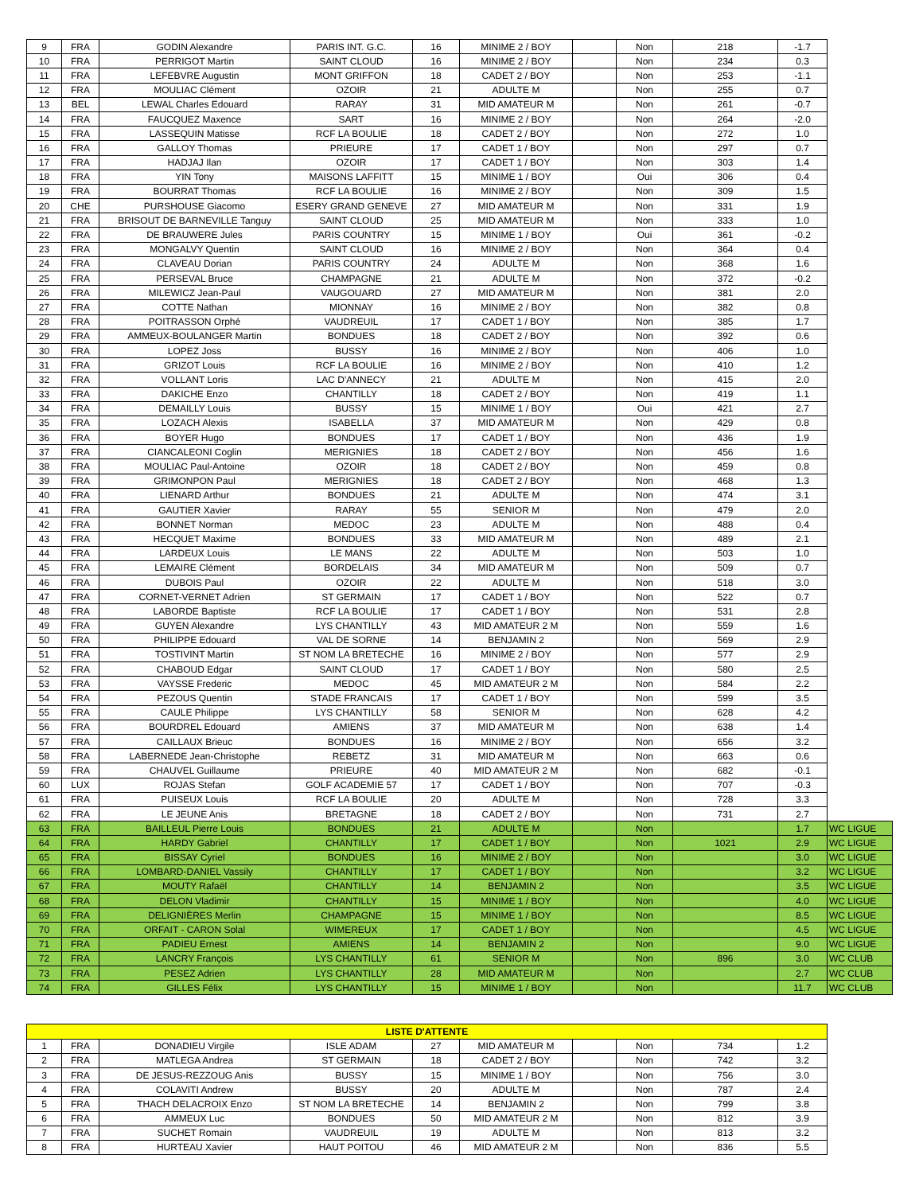| 9 | FRA | GODIN Alexandre | PARIS INT. G.C. | 16 | MINIME 2 / BOY | | Non | 218 | -1.7 | |
| 10 | FRA | PERRIGOT Martin | SAINT CLOUD | 16 | MINIME 2 / BOY | | Non | 234 | 0.3 | |
| 11 | FRA | LEFEBVRE Augustin | MONT GRIFFON | 18 | CADET 2 / BOY | | Non | 253 | -1.1 | |
| 12 | FRA | MOULIAC Clément | OZOIR | 21 | ADULTE M | | Non | 255 | 0.7 | |
| 13 | BEL | LEWAL Charles Edouard | RARAY | 31 | MID AMATEUR M | | Non | 261 | -0.7 | |
| 14 | FRA | FAUCQUEZ Maxence | SART | 16 | MINIME 2 / BOY | | Non | 264 | -2.0 | |
| 15 | FRA | LASSEQUIN Matisse | RCF LA BOULIE | 18 | CADET 2 / BOY | | Non | 272 | 1.0 | |
| 16 | FRA | GALLOY Thomas | PRIEURE | 17 | CADET 1 / BOY | | Non | 297 | 0.7 | |
| 17 | FRA | HADJAJ Ilan | OZOIR | 17 | CADET 1 / BOY | | Non | 303 | 1.4 | |
| 18 | FRA | YIN Tony | MAISONS LAFFITT | 15 | MINIME 1 / BOY | | Oui | 306 | 0.4 | |
| 19 | FRA | BOURRAT Thomas | RCF LA BOULIE | 16 | MINIME 2 / BOY | | Non | 309 | 1.5 | |
| 20 | CHE | PURSHOUSE Giacomo | ESERY GRAND GENEVE | 27 | MID AMATEUR M | | Non | 331 | 1.9 | |
| 21 | FRA | BRISOUT DE BARNEVILLE Tanguy | SAINT CLOUD | 25 | MID AMATEUR M | | Non | 333 | 1.0 | |
| 22 | FRA | DE BRAUWERE Jules | PARIS COUNTRY | 15 | MINIME 1 / BOY | | Oui | 361 | -0.2 | |
| 23 | FRA | MONGALVY Quentin | SAINT CLOUD | 16 | MINIME 2 / BOY | | Non | 364 | 0.4 | |
| 24 | FRA | CLAVEAU Dorian | PARIS COUNTRY | 24 | ADULTE M | | Non | 368 | 1.6 | |
| 25 | FRA | PERSEVAL Bruce | CHAMPAGNE | 21 | ADULTE M | | Non | 372 | -0.2 | |
| 26 | FRA | MILEWICZ Jean-Paul | VAUGOUARD | 27 | MID AMATEUR M | | Non | 381 | 2.0 | |
| 27 | FRA | COTTE Nathan | MIONNAY | 16 | MINIME 2 / BOY | | Non | 382 | 0.8 | |
| 28 | FRA | POITRASSON Orphé | VAUDREUIL | 17 | CADET 1 / BOY | | Non | 385 | 1.7 | |
| 29 | FRA | AMMEUX-BOULANGER Martin | BONDUES | 18 | CADET 2 / BOY | | Non | 392 | 0.6 | |
| 30 | FRA | LOPEZ Joss | BUSSY | 16 | MINIME 2 / BOY | | Non | 406 | 1.0 | |
| 31 | FRA | GRIZOT Louis | RCF LA BOULIE | 16 | MINIME 2 / BOY | | Non | 410 | 1.2 | |
| 32 | FRA | VOLLANT Loris | LAC D'ANNECY | 21 | ADULTE M | | Non | 415 | 2.0 | |
| 33 | FRA | DAKICHE Enzo | CHANTILLY | 18 | CADET 2 / BOY | | Non | 419 | 1.1 | |
| 34 | FRA | DEMAILLY Louis | BUSSY | 15 | MINIME 1 / BOY | | Oui | 421 | 2.7 | |
| 35 | FRA | LOZACH Alexis | ISABELLA | 37 | MID AMATEUR M | | Non | 429 | 0.8 | |
| 36 | FRA | BOYER Hugo | BONDUES | 17 | CADET 1 / BOY | | Non | 436 | 1.9 | |
| 37 | FRA | CIANCALEONI Coglin | MERIGNIES | 18 | CADET 2 / BOY | | Non | 456 | 1.6 | |
| 38 | FRA | MOULIAC Paul-Antoine | OZOIR | 18 | CADET 2 / BOY | | Non | 459 | 0.8 | |
| 39 | FRA | GRIMONPON Paul | MERIGNIES | 18 | CADET 2 / BOY | | Non | 468 | 1.3 | |
| 40 | FRA | LIENARD Arthur | BONDUES | 21 | ADULTE M | | Non | 474 | 3.1 | |
| 41 | FRA | GAUTIER Xavier | RARAY | 55 | SENIOR M | | Non | 479 | 2.0 | |
| 42 | FRA | BONNET Norman | MEDOC | 23 | ADULTE M | | Non | 488 | 0.4 | |
| 43 | FRA | HECQUET Maxime | BONDUES | 33 | MID AMATEUR M | | Non | 489 | 2.1 | |
| 44 | FRA | LARDEUX Louis | LE MANS | 22 | ADULTE M | | Non | 503 | 1.0 | |
| 45 | FRA | LEMAIRE Clément | BORDELAIS | 34 | MID AMATEUR M | | Non | 509 | 0.7 | |
| 46 | FRA | DUBOIS Paul | OZOIR | 22 | ADULTE M | | Non | 518 | 3.0 | |
| 47 | FRA | CORNET-VERNET Adrien | ST GERMAIN | 17 | CADET 1 / BOY | | Non | 522 | 0.7 | |
| 48 | FRA | LABORDE Baptiste | RCF LA BOULIE | 17 | CADET 1 / BOY | | Non | 531 | 2.8 | |
| 49 | FRA | GUYEN Alexandre | LYS CHANTILLY | 43 | MID AMATEUR 2 M | | Non | 559 | 1.6 | |
| 50 | FRA | PHILIPPE Edouard | VAL DE SORNE | 14 | BENJAMIN 2 | | Non | 569 | 2.9 | |
| 51 | FRA | TOSTIVINT Martin | ST NOM LA BRETECHE | 16 | MINIME 2 / BOY | | Non | 577 | 2.9 | |
| 52 | FRA | CHABOUD Edgar | SAINT CLOUD | 17 | CADET 1 / BOY | | Non | 580 | 2.5 | |
| 53 | FRA | VAYSSE Frederic | MEDOC | 45 | MID AMATEUR 2 M | | Non | 584 | 2.2 | |
| 54 | FRA | PEZOUS Quentin | STADE FRANCAIS | 17 | CADET 1 / BOY | | Non | 599 | 3.5 | |
| 55 | FRA | CAULE Philippe | LYS CHANTILLY | 58 | SENIOR M | | Non | 628 | 4.2 | |
| 56 | FRA | BOURDREL Edouard | AMIENS | 37 | MID AMATEUR M | | Non | 638 | 1.4 | |
| 57 | FRA | CAILLAUX Brieuc | BONDUES | 16 | MINIME 2 / BOY | | Non | 656 | 3.2 | |
| 58 | FRA | LABERNEDE Jean-Christophe | REBETZ | 31 | MID AMATEUR M | | Non | 663 | 0.6 | |
| 59 | FRA | CHAUVEL Guillaume | PRIEURE | 40 | MID AMATEUR 2 M | | Non | 682 | -0.1 | |
| 60 | LUX | ROJAS Stefan | GOLF ACADEMIE 57 | 17 | CADET 1 / BOY | | Non | 707 | -0.3 | |
| 61 | FRA | PUISEUX Louis | RCF LA BOULIE | 20 | ADULTE M | | Non | 728 | 3.3 | |
| 62 | FRA | LE JEUNE Anis | BRETAGNE | 18 | CADET 2 / BOY | | Non | 731 | 2.7 | |
| 63 | FRA | BAILLEUL Pierre Louis | BONDUES | 21 | ADULTE M | | Non | | 1.7 | WC LIGUE |
| 64 | FRA | HARDY Gabriel | CHANTILLY | 17 | CADET 1 / BOY | | Non | 1021 | 2.9 | WC LIGUE |
| 65 | FRA | BISSAY Cyriel | BONDUES | 16 | MINIME 2 / BOY | | Non | | 3.0 | WC LIGUE |
| 66 | FRA | LOMBARD-DANIEL Vassily | CHANTILLY | 17 | CADET 1 / BOY | | Non | | 3.2 | WC LIGUE |
| 67 | FRA | MOUTY Rafaël | CHANTILLY | 14 | BENJAMIN 2 | | Non | | 3.5 | WC LIGUE |
| 68 | FRA | DELON Vladimir | CHANTILLY | 15 | MINIME 1 / BOY | | Non | | 4.0 | WC LIGUE |
| 69 | FRA | DELIGNIÈRES Merlin | CHAMPAGNE | 15 | MINIME 1 / BOY | | Non | | 8.5 | WC LIGUE |
| 70 | FRA | ORFAIT - CARON Solal | WIMEREUX | 17 | CADET 1 / BOY | | Non | | 4.5 | WC LIGUE |
| 71 | FRA | PADIEU Ernest | AMIENS | 14 | BENJAMIN 2 | | Non | | 9.0 | WC LIGUE |
| 72 | FRA | LANCRY François | LYS CHANTILLY | 61 | SENIOR M | | Non | 896 | 3.0 | WC CLUB |
| 73 | FRA | PESEZ Adrien | LYS CHANTILLY | 28 | MID AMATEUR M | | Non | | 2.7 | WC CLUB |
| 74 | FRA | GILLES Félix | LYS CHANTILLY | 15 | MINIME 1 / BOY | | Non | | 11.7 | WC CLUB |
| LISTE D'ATTENTE | | | | | | | | | |
| 1 | FRA | DONADIEU Virgile | ISLE ADAM | 27 | MID AMATEUR M | | Non | 734 | 1.2 |
| 2 | FRA | MATLEGA Andrea | ST GERMAIN | 18 | CADET 2 / BOY | | Non | 742 | 3.2 |
| 3 | FRA | DE JESUS-REZZOUG Anis | BUSSY | 15 | MINIME 1 / BOY | | Non | 756 | 3.0 |
| 4 | FRA | COLAVITI Andrew | BUSSY | 20 | ADULTE M | | Non | 787 | 2.4 |
| 5 | FRA | THACH DELACROIX Enzo | ST NOM LA BRETECHE | 14 | BENJAMIN 2 | | Non | 799 | 3.8 |
| 6 | FRA | AMMEUX Luc | BONDUES | 50 | MID AMATEUR 2 M | | Non | 812 | 3.9 |
| 7 | FRA | SUCHET Romain | VAUDREUIL | 19 | ADULTE M | | Non | 813 | 3.2 |
| 8 | FRA | HURTEAU Xavier | HAUT POITOU | 46 | MID AMATEUR 2 M | | Non | 836 | 5.5 |